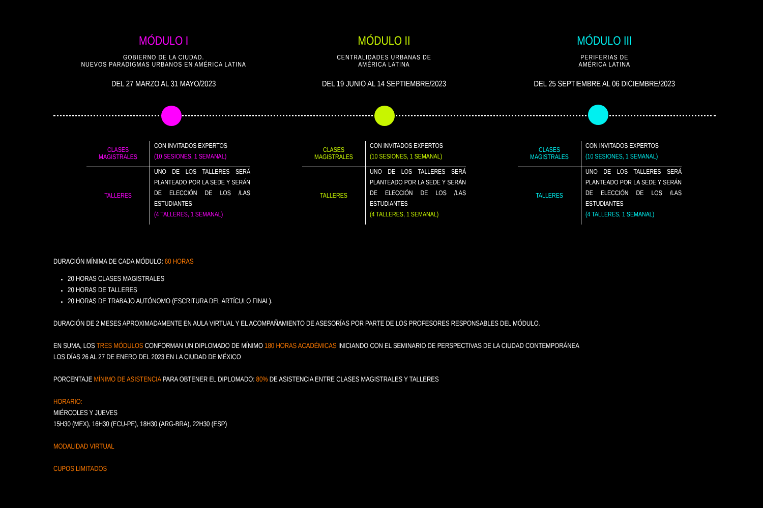MÓDULO I
GOBIERNO DE LA CIUDAD.
NUEVOS PARADIGMAS URBANOS EN AMÉRICA LATINA
DEL 27 MARZO AL 31 MAYO/2023
MÓDULO II
CENTRALIDADES URBANAS DE
AMÉRICA LATINA
DEL 19 JUNIO AL 14 SEPTIEMBRE/2023
MÓDULO III
PERIFERIAS DE
AMÉRICA LATINA
DEL 25 SEPTIEMBRE AL 06 DICIEMBRE/2023
CLASES
MAGISTRALES
CON INVITADOS EXPERTOS
(10 SESIONES, 1 SEMANAL)
TALLERES
UNO DE LOS TALLERES SERÁ PLANTEADO POR LA SEDE Y SERÁN DE ELECCIÓN DE LOS /LAS ESTUDIANTES
(4 TALLERES, 1 SEMANAL)
CLASES
MAGISTRALES
CON INVITADOS EXPERTOS
(10 SESIONES, 1 SEMANAL)
TALLERES
UNO DE LOS TALLERES SERÁ PLANTEADO POR LA SEDE Y SERÁN DE ELECCIÓN DE LOS /LAS ESTUDIANTES
(4 TALLERES, 1 SEMANAL)
CLASES
MAGISTRALES
CON INVITADOS EXPERTOS
(10 SESIONES, 1 SEMANAL)
TALLERES
UNO DE LOS TALLERES SERÁ PLANTEADO POR LA SEDE Y SERÁN DE ELECCIÓN DE LOS /LAS ESTUDIANTES
(4 TALLERES, 1 SEMANAL)
DURACIÓN MÍNIMA DE CADA MÓDULO: 60 HORAS
20 HORAS CLASES MAGISTRALES
20 HORAS DE TALLERES
20 HORAS DE TRABAJO AUTÓNOMO (ESCRITURA DEL ARTÍCULO FINAL).
DURACIÓN DE 2 MESES APROXIMADAMENTE EN AULA VIRTUAL Y EL ACOMPAÑAMIENTO DE ASESORÍAS POR PARTE DE LOS PROFESORES RESPONSABLES DEL MÓDULO.
EN SUMA, LOS TRES MÓDULOS CONFORMAN UN DIPLOMADO DE MÍNIMO 180 HORAS ACADÉMICAS INICIANDO CON EL SEMINARIO DE PERSPECTIVAS DE LA CIUDAD CONTEMPORÁNEA
LOS DÍAS 26 AL 27 DE ENERO DEL 2023 EN LA CIUDAD DE MÉXICO
PORCENTAJE MÍNIMO DE ASISTENCIA PARA OBTENER EL DIPLOMADO: 80% DE ASISTENCIA ENTRE CLASES MAGISTRALES Y TALLERES
HORARIO:
MIÉRCOLES Y JUEVES
15H30 (MEX), 16H30 (ECU-PE), 18H30 (ARG-BRA), 22H30 (ESP)
MODALIDAD VIRTUAL
CUPOS LIMITADOS